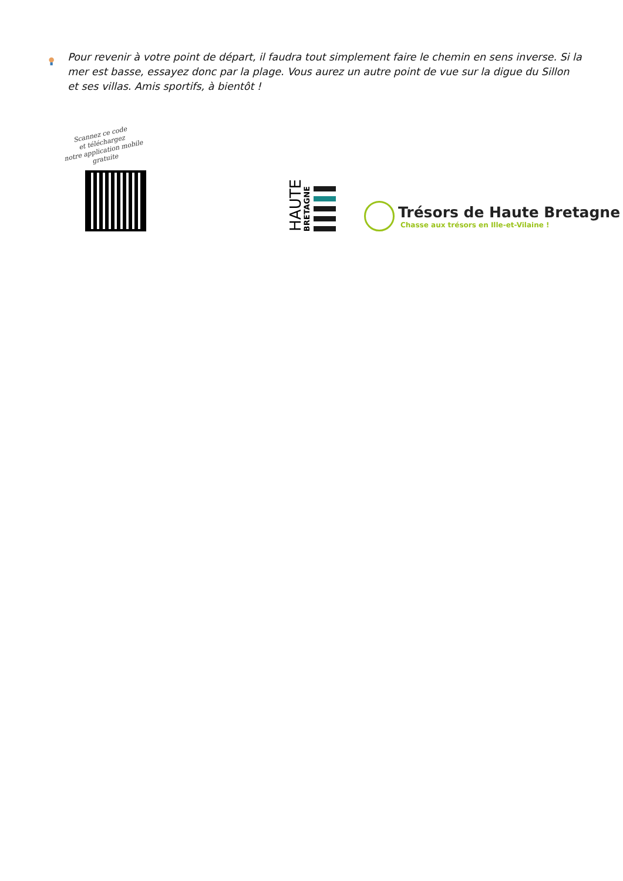Pour revenir à votre point de départ, il faudra tout simplement faire le chemin en sens inverse. Si la mer est basse, essayez donc par la plage. Vous aurez un autre point de vue sur la digue du Sillon et ses villas. Amis sportifs, à bientôt !
Scannez ce code
et téléchargez
notre application mobile gratuite
HAUTE
BRETAGNE
Trésors de Haute Bretagne
Chasse aux trésors en Ille-et-Vilaine !